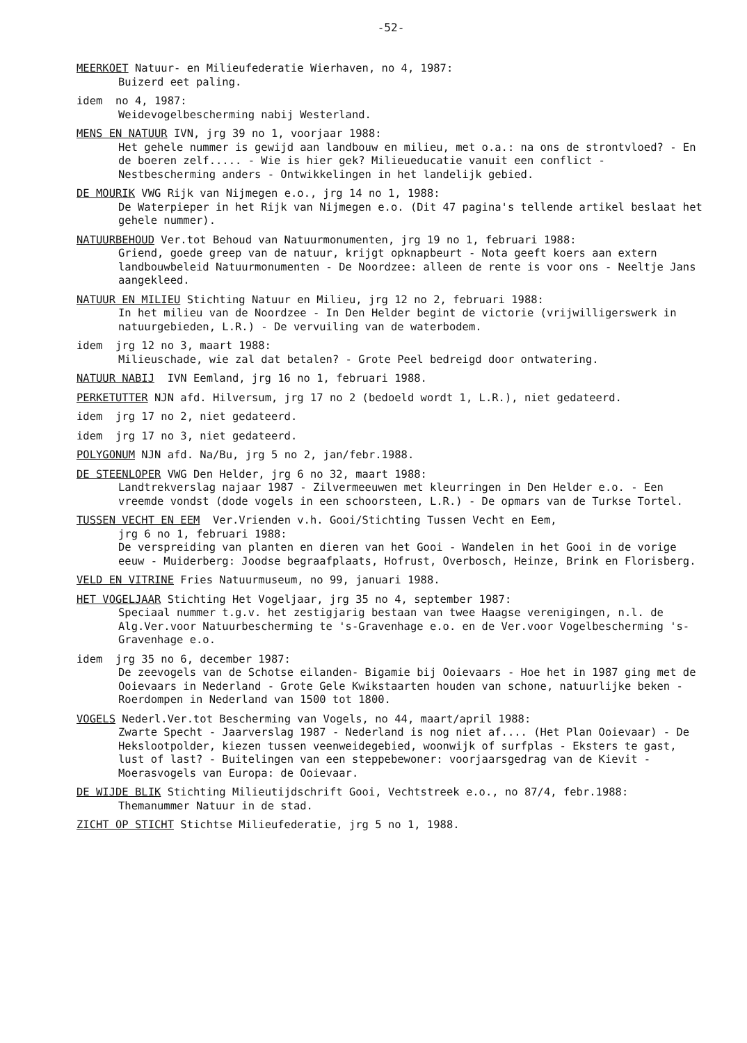-52-
MEERKOET Natuur- en Milieufederatie Wierhaven, no 4, 1987:
Buizerd eet paling.
idem no 4, 1987:
Weidevogelbescherming nabij Westerland.
MENS EN NATUUR IVN, jrg 39 no 1, voorjaar 1988:
Het gehele nummer is gewijd aan landbouw en milieu, met o.a.: na ons de strontvloed? - En de boeren zelf..... - Wie is hier gek? Milieueducatie vanuit een conflict - Nestbescherming anders - Ontwikkelingen in het landelijk gebied.
DE MOURIK VWG Rijk van Nijmegen e.o., jrg 14 no 1, 1988:
De Waterpieper in het Rijk van Nijmegen e.o. (Dit 47 pagina's tellende artikel beslaat het gehele nummer).
NATUURBEHOUD Ver.tot Behoud van Natuurmonumenten, jrg 19 no 1, februari 1988:
Griend, goede greep van de natuur, krijgt opknapbeurt - Nota geeft koers aan extern landbouwbeleid Natuurmonumenten - De Noordzee: alleen de rente is voor ons - Neeltje Jans aangekleed.
NATUUR EN MILIEU Stichting Natuur en Milieu, jrg 12 no 2, februari 1988:
In het milieu van de Noordzee - In Den Helder begint de victorie (vrijwilligerswerk in natuurgebieden, L.R.) - De vervuiling van de waterbodem.
idem jrg 12 no 3, maart 1988:
Milieuschade, wie zal dat betalen? - Grote Peel bedreigd door ontwatering.
NATUUR NABIJ IVN Eemland, jrg 16 no 1, februari 1988.
PERKETUTTER NJN afd. Hilversum, jrg 17 no 2 (bedoeld wordt 1, L.R.), niet gedateerd.
idem jrg 17 no 2, niet gedateerd.
idem jrg 17 no 3, niet gedateerd.
POLYGONUM NJN afd. Na/Bu, jrg 5 no 2, jan/febr.1988.
DE STEENLOPER VWG Den Helder, jrg 6 no 32, maart 1988:
Landtrekverslag najaar 1987 - Zilvermeeuwen met kleurringen in Den Helder e.o. - Een vreemde vondst (dode vogels in een schoorsteen, L.R.) - De opmars van de Turkse Tortel.
TUSSEN VECHT EN EEM Ver.Vrienden v.h. Gooi/Stichting Tussen Vecht en Eem,
jrg 6 no 1, februari 1988:
De verspreiding van planten en dieren van het Gooi - Wandelen in het Gooi in de vorige eeuw - Muiderberg: Joodse begraafplaats, Hofrust, Overbosch, Heinze, Brink en Florisberg.
VELD EN VITRINE Fries Natuurmuseum, no 99, januari 1988.
HET VOGELJAAR Stichting Het Vogeljaar, jrg 35 no 4, september 1987:
Speciaal nummer t.g.v. het zestigjarig bestaan van twee Haagse verenigingen, n.l. de Alg.Ver.voor Natuurbescherming te 's-Gravenhage e.o. en de Ver.voor Vogelbescherming 's-Gravenhage e.o.
idem jrg 35 no 6, december 1987:
De zeevogels van de Schotse eilanden- Bigamie bij Ooievaars - Hoe het in 1987 ging met de Ooievaars in Nederland - Grote Gele Kwikstaarten houden van schone, natuurlijke beken - Roerdompen in Nederland van 1500 tot 1800.
VOGELS Nederl.Ver.tot Bescherming van Vogels, no 44, maart/april 1988:
Zwarte Specht - Jaarverslag 1987 - Nederland is nog niet af.... (Het Plan Ooievaar) - De Hekslootpolder, kiezen tussen veenweidegebied, woonwijk of surfplas - Eksters te gast, lust of last? - Buitelingen van een steppebewoner: voorjaarsgedrag van de Kievit - Moerasvogels van Europa: de Ooievaar.
DE WIJDE BLIK Stichting Milieutijdschrift Gooi, Vechtstreek e.o., no 87/4, febr.1988:
Themanummer Natuur in de stad.
ZICHT OP STICHT Stichtse Milieufederatie, jrg 5 no 1, 1988.